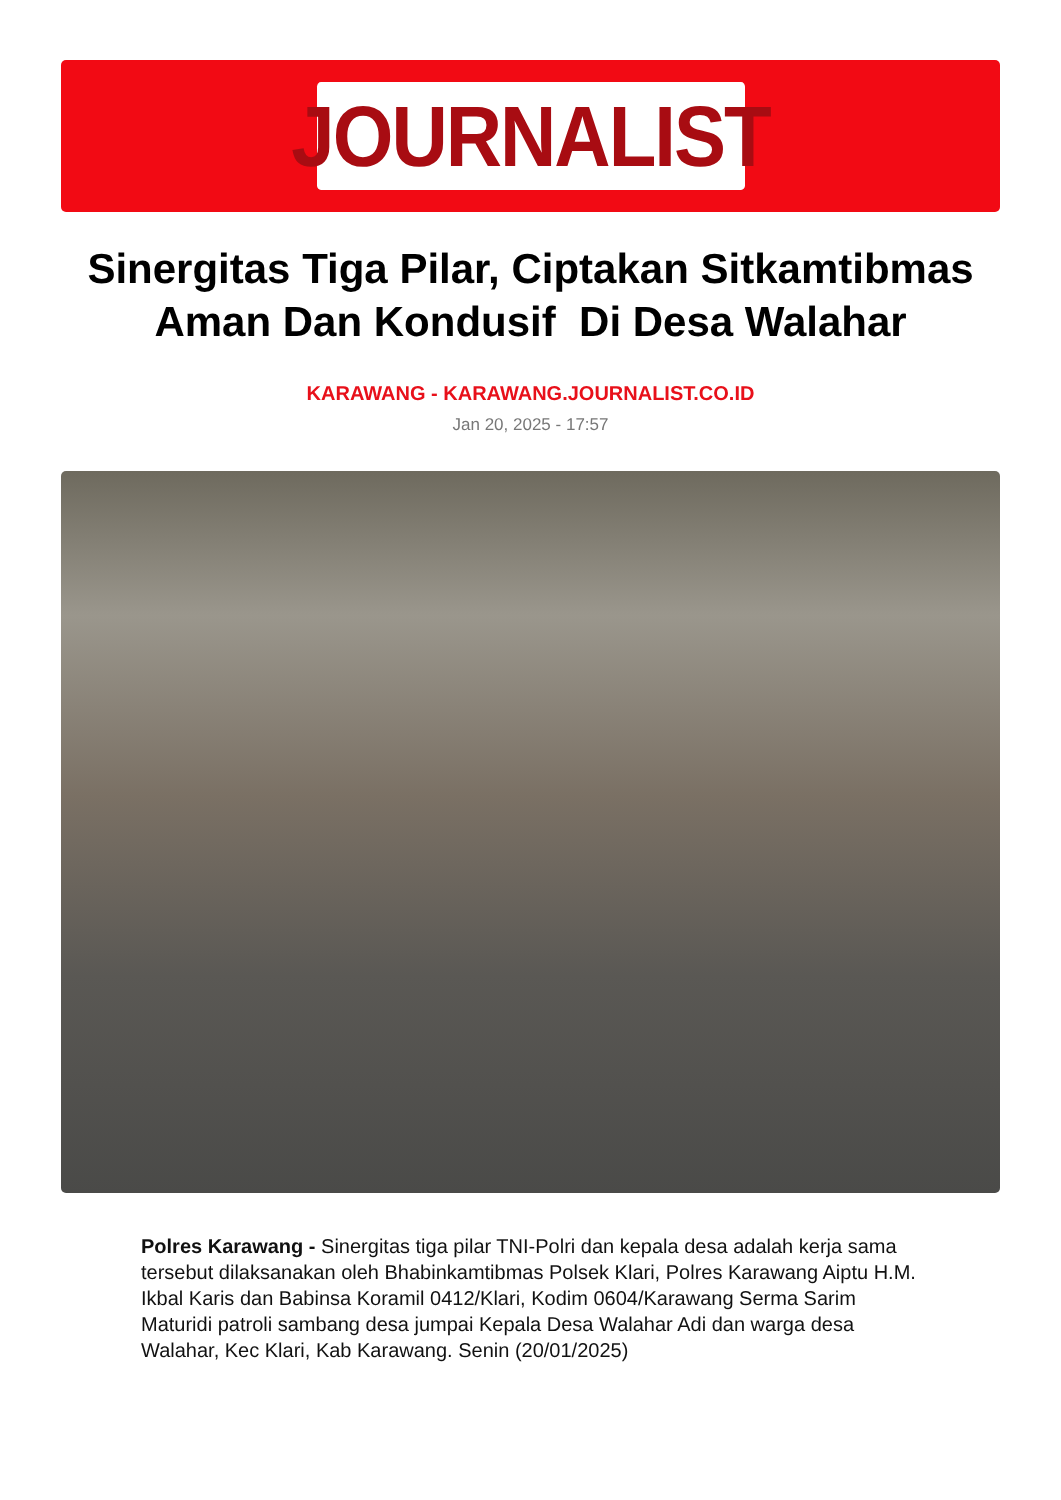JOURNALIST
Sinergitas Tiga Pilar, Ciptakan Sitkamtibmas Aman Dan Kondusif Di Desa Walahar
KARAWANG - KARAWANG.JOURNALIST.CO.ID
Jan 20, 2025 - 17:57
Polres Karawang - Sinergitas tiga pilar TNI-Polri dan kepala desa adalah kerja sama tersebut dilaksanakan oleh Bhabinkamtibmas Polsek Klari, Polres Karawang Aiptu H.M. Ikbal Karis dan Babinsa Koramil 0412/Klari, Kodim 0604/Karawang Serma Sarim Maturidi patroli sambang desa jumpai Kepala Desa Walahar Adi dan warga desa Walahar, Kec Klari, Kab Karawang. Senin (20/01/2025)